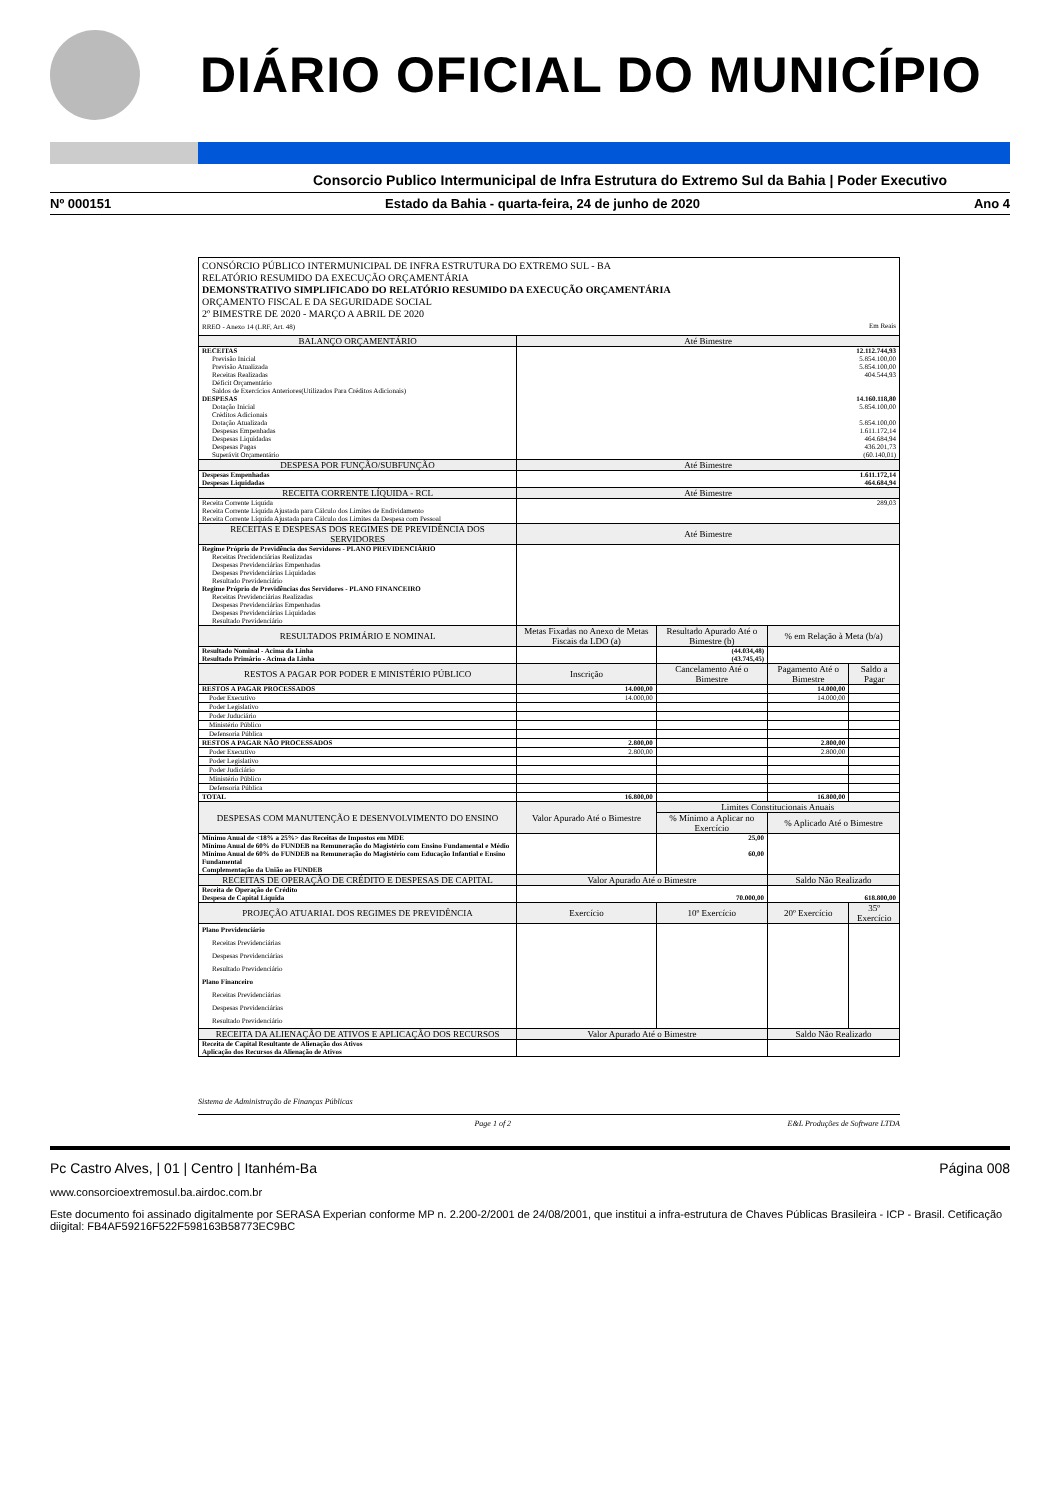DIÁRIO OFICIAL DO MUNICÍPIO
Consorcio Publico Intermunicipal de Infra Estrutura do Extremo Sul da Bahia | Poder Executivo
Nº 000151 Estado da Bahia - quarta-feira, 24 de junho de 2020 Ano 4
CONSÓRCIO PÚBLICO INTERMUNICIPAL DE INFRA ESTRUTURA DO EXTREMO SUL - BA
RELATÓRIO RESUMIDO DA EXECUÇÃO ORÇAMENTÁRIA
DEMONSTRATIVO SIMPLIFICADO DO RELATÓRIO RESUMIDO DA EXECUÇÃO ORÇAMENTÁRIA
ORÇAMENTO FISCAL E DA SEGURIDADE SOCIAL
2º BIMESTRE DE 2020 - MARÇO A ABRIL DE 2020
RREO - Anexo 14 (LRF, Art. 48) Em Reais
| BALANÇO ORÇAMENTÁRIO | Até Bimestre | | | |
| --- | --- | --- | --- | --- |
| RECEITAS Previsão Inicial Previsão Atualizada Receitas Realizadas Déficit Orçamentário Saldos de Exercícios Anteriores(Utilizados Para Créditos Adicionais) DESPESAS Dotação Inicial Créditos Adicionais Dotação Atualizada Despesas Empenhadas Despesas Liquidadas Despesas Pagas Superávit Orçamentário | 12.112.744,93 5.854.100,00 5.854.100,00 404.544,93 14.160.118,80 5.854.100,00 5.854.100,00 1.611.172,14 464.684,94 436.201,73 (60.140,01) | | | |
| DESPESA POR FUNÇÃO/SUBFUNÇÃO | Até Bimestre | | | |
| Despesas Empenhadas Despesas Liquidadas | 1.611.172,14 464.684,94 | | | |
| RECEITA CORRENTE LÍQUIDA - RCL | Até Bimestre | | | |
| Receita Corrente Líquida Receita Corrente Líquida Ajustada para Cálculo dos Limites de Endividamento Receita Corrente Líquida Ajustada para Cálculo dos Limites da Despesa com Pessoal | 289,03 | | | |
| RECEITAS E DESPESAS DOS REGIMES DE PREVIDÊNCIA DOS SERVIDORES | Até Bimestre | | | |
| Regime Próprio de Previdência dos Servidores - PLANO PREVIDENCIÁRIO Receitas Precidenciárias Realizadas Despesas Previdenciárias Empenhadas Despesas Previdenciárias Liquidadas Resultado Previdenciário Regime Próprio de Previdências dos Servidores - PLANO FINANCEIRO Receitas Previdenciárias Realizadas Despesas Previdenciárias Empenhadas Despesas Previdenciárias Liquidadas Resultado Previdenciário | | | | |
| RESULTADOS PRIMÁRIO E NOMINAL | Metas Fixadas no Anexo de Metas Fiscais da LDO (a) | Resultado Apurado Até o Bimestre (b) | % em Relação à Meta (b/a) | |
| Resultado Nominal - Acima da Linha Resultado Primário - Acima da Linha | | (44.034,48) (43.745,45) | | |
| RESTOS A PAGAR POR PODER E MINISTÉRIO PÚBLICO | Inscrição | Cancelamento Até o Bimestre | Pagamento Até o Bimestre | Saldo a Pagar |
| RESTOS A PAGAR PROCESSADOS | 14.000,00 | | 14.000,00 | |
| Poder Executivo | 14.000,00 | | 14.000,00 | |
| Poder Legislativo | | | | |
| Poder Juduciário | | | | |
| Ministério Público | | | | |
| Defensoria Pública | | | | |
| RESTOS A PAGAR NÃO PROCESSADOS | 2.800,00 | | 2.800,00 | |
| Poder Executivo | 2.800,00 | | 2.800,00 | |
| Poder Legislativo | | | | |
| Poder Judiciário | | | | |
| Ministério Público | | | | |
| Defensoria Pública | | | | |
| TOTAL | 16.800,00 | | 16.800,00 | |
| DESPESAS COM MANUTENÇÃO E DESENVOLVIMENTO DO ENSINO | Valor Apurado Até o Bimestre | Limites Constitucionais Anuais | | |
| | | % Mínimo a Aplicar no Exercício | % Aplicado Até o Bimestre | |
| Mínimo Anual de <18% a 25%> das Receitas de Impostos em MDE Mínimo Anual de 60% do FUNDEB na Remuneração do Magistério com Ensino Fundamental e Médio Mínimo Anual de 60% do FUNDEB na Remuneração do Magistério com Educação Infantial e Ensino Fundamental Complementação da União ao FUNDEB | | 25,00 60,00 | | |
| RECEITAS DE OPERAÇÃO DE CRÉDITO E DESPESAS DE CAPITAL | Valor Apurado Até o Bimestre | | Saldo Não Realizado | |
| Receita de Operação de Crédito Despesa de Capital Líquida | 70.000,00 | | 618.800,00 | |
| PROJEÇÃO ATUARIAL DOS REGIMES DE PREVIDÊNCIA | Exercício | 10º Exercício | 20º Exercício | 35º Exercício |
| Plano Previdenciário Receitas Previdenciárias Despesas Previdenciárias Resultado Previdenciário Plano Financeiro Receitas Previdenciárias Despesas Previdenciárias Resultado Previdenciário | | | | |
| RECEITA DA ALIENAÇÃO DE ATIVOS E APLICAÇÃO DOS RECURSOS | Valor Apurado Até o Bimestre | | Saldo Não Realizado | |
| Receita de Capital Resultante de Alienação dos Ativos Aplicação dos Recursos da Alienação de Ativos | | | | |
Sistema de Administração de Finanças Públicas
Page 1 of 2 E&L Produções de Software LTDA
Pc Castro Alves, | 01 | Centro | Itanhém-Ba Página 008
www.consorcioextremosul.ba.airdoc.com.br
Este documento foi assinado digitalmente por SERASA Experian conforme MP n. 2.200-2/2001 de 24/08/2001, que institui a infra-estrutura de Chaves Públicas Brasileira - ICP - Brasil. Cetificação diigital: FB4AF59216F522F598163B58773EC9BC